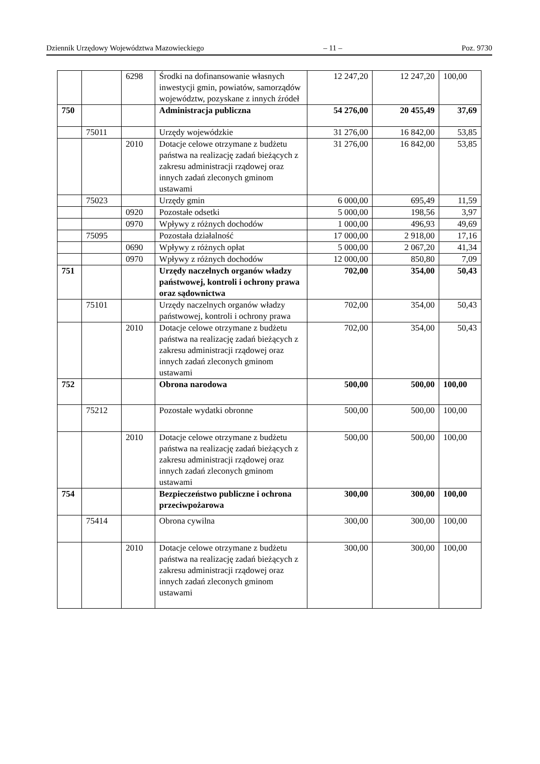Dziennik Urzędowy Województwa Mazowieckiego – 11 – Poz. 9730
| | | 6298 | Środki na dofinansowanie własnych inwestycji gmin, powiatów, samorządów województw, pozyskane z innych źródeł | 12 247,20 | 12 247,20 | 100,00 |
| 750 | | | Administracja publiczna | 54 276,00 | 20 455,49 | 37,69 |
| | 75011 | | Urzędy wojewódzkie | 31 276,00 | 16 842,00 | 53,85 |
| | | 2010 | Dotacje celowe otrzymane z budżetu państwa na realizację zadań bieżących z zakresu administracji rządowej oraz innych zadań zleconych gminom ustawami | 31 276,00 | 16 842,00 | 53,85 |
| | 75023 | | Urzędy gmin | 6 000,00 | 695,49 | 11,59 |
| | | 0920 | Pozostałe odsetki | 5 000,00 | 198,56 | 3,97 |
| | | 0970 | Wpływy z różnych dochodów | 1 000,00 | 496,93 | 49,69 |
| | 75095 | | Pozostała działalność | 17 000,00 | 2 918,00 | 17,16 |
| | | 0690 | Wpływy z różnych opłat | 5 000,00 | 2 067,20 | 41,34 |
| | | 0970 | Wpływy z różnych dochodów | 12 000,00 | 850,80 | 7,09 |
| 751 | | | Urzędy naczelnych organów władzy państwowej, kontroli i ochrony prawa oraz sądownictwa | 702,00 | 354,00 | 50,43 |
| | 75101 | | Urzędy naczelnych organów władzy państwowej, kontroli i ochrony prawa | 702,00 | 354,00 | 50,43 |
| | | 2010 | Dotacje celowe otrzymane z budżetu państwa na realizację zadań bieżących z zakresu administracji rządowej oraz innych zadań zleconych gminom ustawami | 702,00 | 354,00 | 50,43 |
| 752 | | | Obrona narodowa | 500,00 | 500,00 | 100,00 |
| | 75212 | | Pozostałe wydatki obronne | 500,00 | 500,00 | 100,00 |
| | | 2010 | Dotacje celowe otrzymane z budżetu państwa na realizację zadań bieżących z zakresu administracji rządowej oraz innych zadań zleconych gminom ustawami | 500,00 | 500,00 | 100,00 |
| 754 | | | Bezpieczeństwo publiczne i ochrona przeciwpożarowa | 300,00 | 300,00 | 100,00 |
| | 75414 | | Obrona cywilna | 300,00 | 300,00 | 100,00 |
| | | 2010 | Dotacje celowe otrzymane z budżetu państwa na realizację zadań bieżących z zakresu administracji rządowej oraz innych zadań zleconych gminom ustawami | 300,00 | 300,00 | 100,00 |